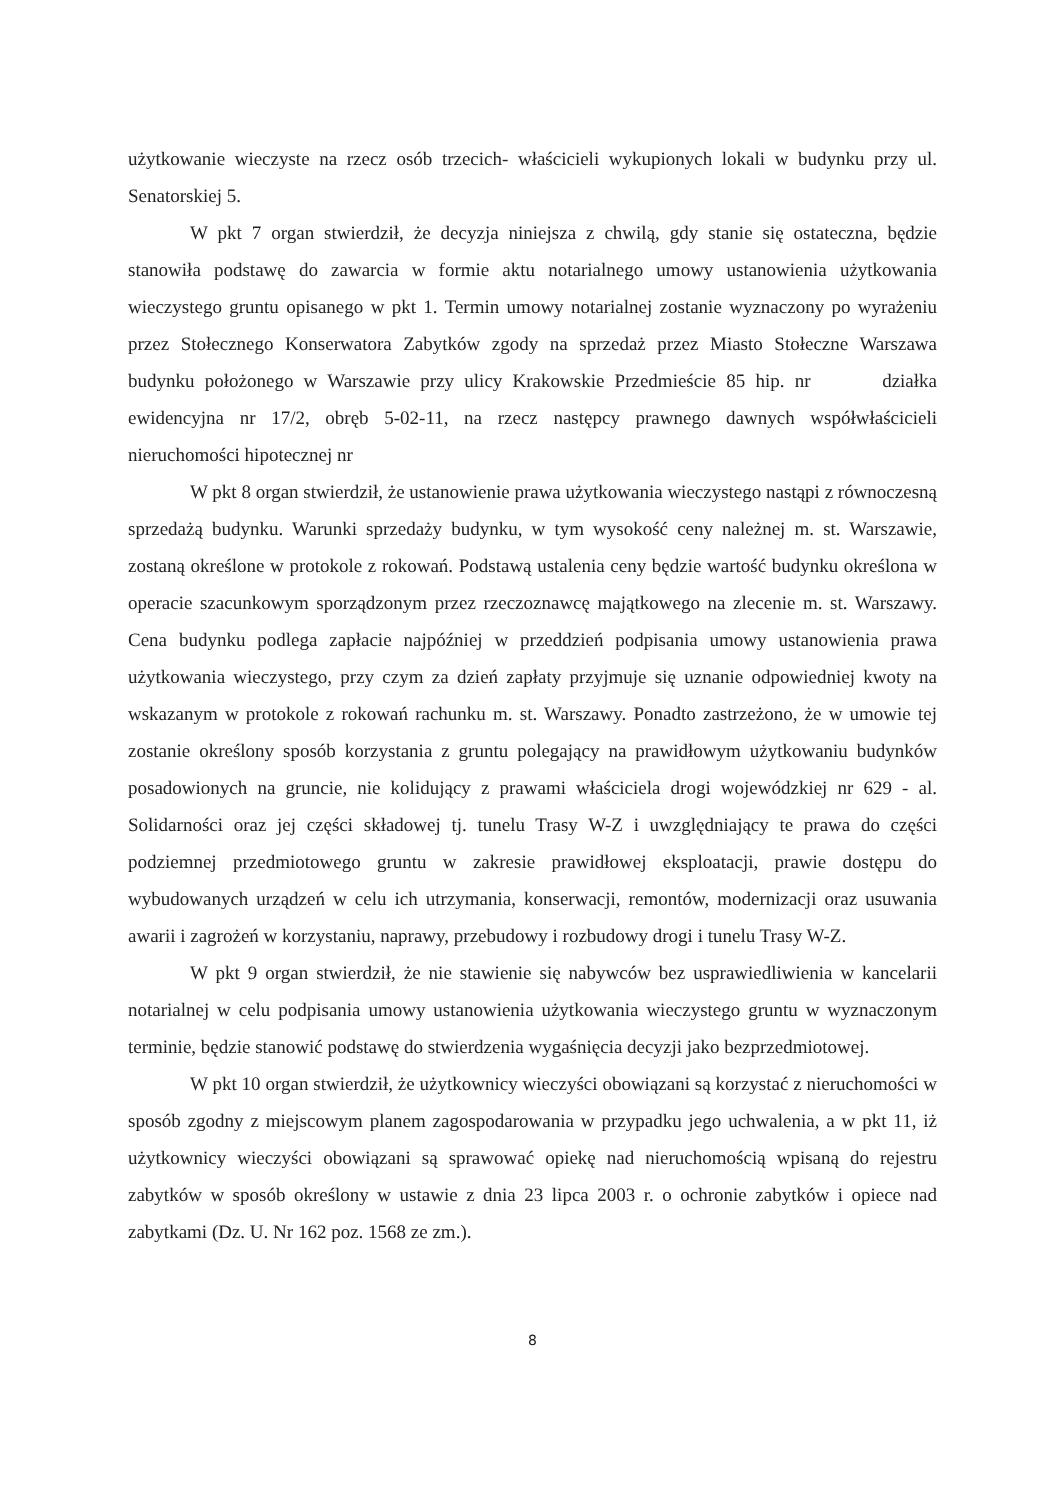użytkowanie wieczyste na rzecz osób trzecich- właścicieli wykupionych lokali w budynku przy ul. Senatorskiej 5.
W pkt 7 organ stwierdził, że decyzja niniejsza z chwilą, gdy stanie się ostateczna, będzie stanowiła podstawę do zawarcia w formie aktu notarialnego umowy ustanowienia użytkowania wieczystego gruntu opisanego w pkt 1. Termin umowy notarialnej zostanie wyznaczony po wyrażeniu przez Stołecznego Konserwatora Zabytków zgody na sprzedaż przez Miasto Stołeczne Warszawa budynku położonego w Warszawie przy ulicy Krakowskie Przedmieście 85 hip. nr działka ewidencyjna nr 17/2, obręb 5-02-11, na rzecz następcy prawnego dawnych współwłaścicieli nieruchomości hipotecznej nr
W pkt 8 organ stwierdził, że ustanowienie prawa użytkowania wieczystego nastąpi z równoczesną sprzedażą budynku. Warunki sprzedaży budynku, w tym wysokość ceny należnej m. st. Warszawie, zostaną określone w protokole z rokowań. Podstawą ustalenia ceny będzie wartość budynku określona w operacie szacunkowym sporządzonym przez rzeczoznawcę majątkowego na zlecenie m. st. Warszawy. Cena budynku podlega zapłacie najpóźniej w przeddzień podpisania umowy ustanowienia prawa użytkowania wieczystego, przy czym za dzień zapłaty przyjmuje się uznanie odpowiedniej kwoty na wskazanym w protokole z rokowań rachunku m. st. Warszawy. Ponadto zastrzeżono, że w umowie tej zostanie określony sposób korzystania z gruntu polegający na prawidłowym użytkowaniu budynków posadowionych na gruncie, nie kolidujący z prawami właściciela drogi wojewódzkiej nr 629 - al. Solidarności oraz jej części składowej tj. tunelu Trasy W-Z i uwzględniający te prawa do części podziemnej przedmiotowego gruntu w zakresie prawidłowej eksploatacji, prawie dostępu do wybudowanych urządzeń w celu ich utrzymania, konserwacji, remontów, modernizacji oraz usuwania awarii i zagrożeń w korzystaniu, naprawy, przebudowy i rozbudowy drogi i tunelu Trasy W-Z.
W pkt 9 organ stwierdził, że nie stawienie się nabywców bez usprawiedliwienia w kancelarii notarialnej w celu podpisania umowy ustanowienia użytkowania wieczystego gruntu w wyznaczonym terminie, będzie stanowić podstawę do stwierdzenia wygaśnięcia decyzji jako bezprzedmiotowej.
W pkt 10 organ stwierdził, że użytkownicy wieczyści obowiązani są korzystać z nieruchomości w sposób zgodny z miejscowym planem zagospodarowania w przypadku jego uchwalenia, a w pkt 11, iż użytkownicy wieczyści obowiązani są sprawować opiekę nad nieruchomością wpisaną do rejestru zabytków w sposób określony w ustawie z dnia 23 lipca 2003 r. o ochronie zabytków i opiece nad zabytkami (Dz. U. Nr 162 poz. 1568 ze zm.).
8